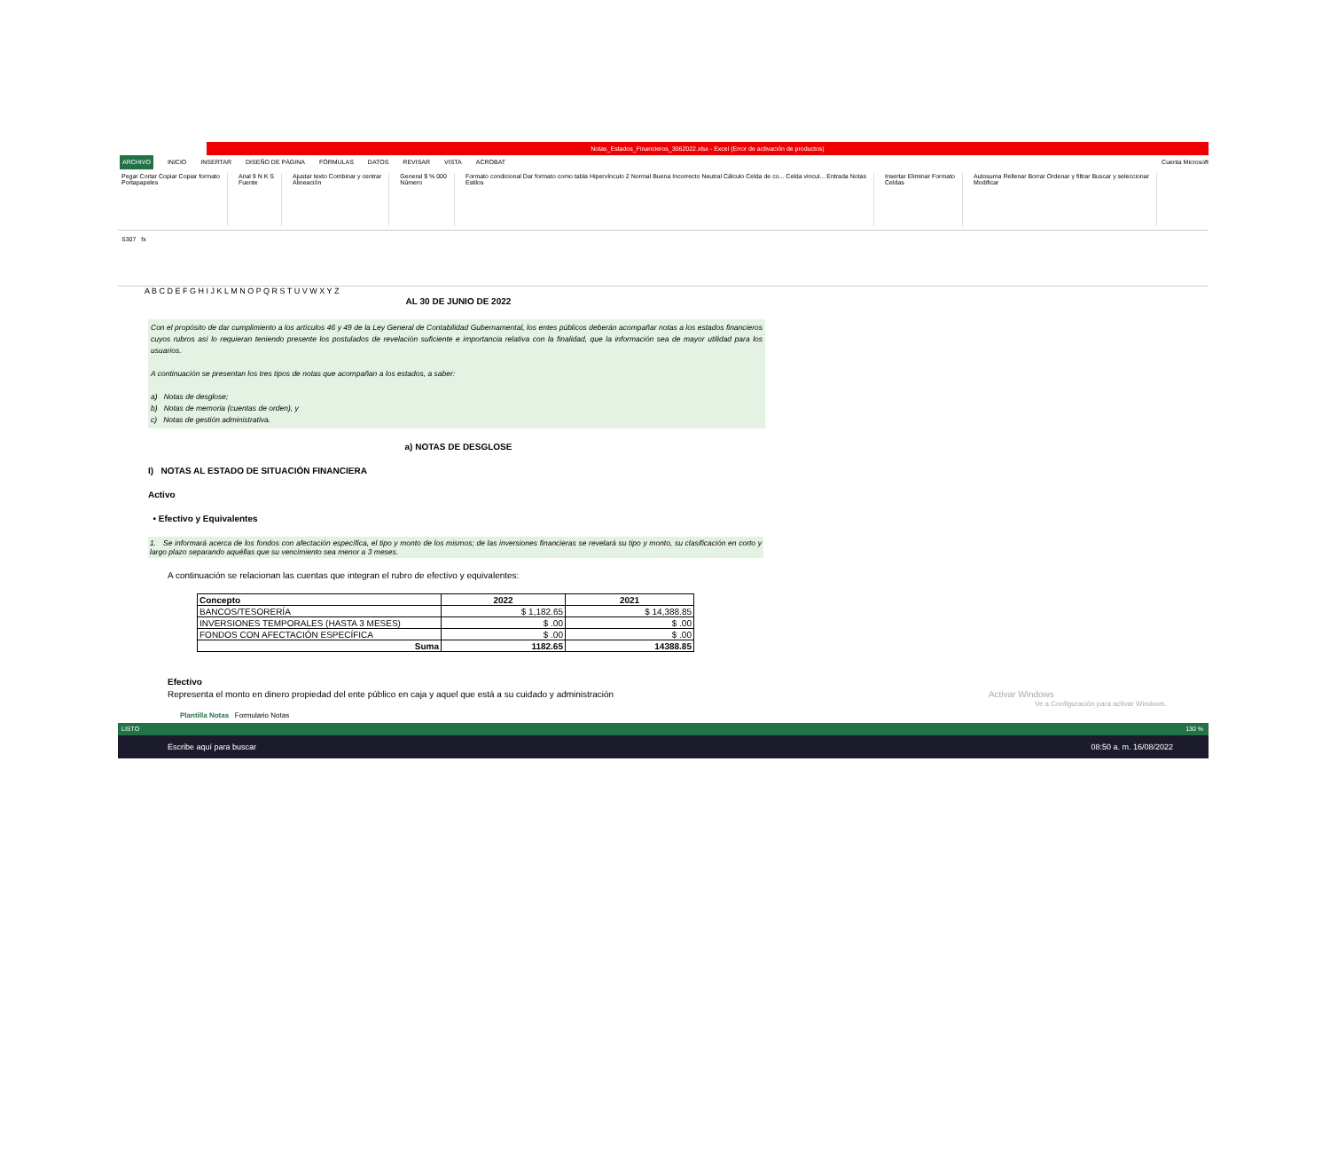Notas_Estados_Financieros_3062022.xlsx - Excel (Error de activación de productos)
ARCHIVO INICIO INSERTAR DISEÑO DE PÁGINA FÓRMULAS DATOS REVISAR VISTA ACROBAT Cuenta Microsoft
Pegar Cortar Copiar Copiar formato
Portapapeles
Arial 9 N K S
Fuente
Ajustar texto Combinar y centrar
Alineación
General $ % 000
Número
Formato condicional Dar formato como tabla Hipervínculo 2 Normal Buena Incorrecto Neutral Cálculo Celda de co... Celda vincul... Entrada Notas
Estilos
Insertar Eliminar Formato
Celdas
Autosuma Rellenar Borrar Ordenar y filtrar Buscar y seleccionar
Modificar
S307 fx
A B C D E F G H I J K L M N O P Q R S T U V W X Y Z
AL 30 DE JUNIO DE 2022
Con el propósito de dar cumplimiento a los artículos 46 y 49 de la Ley General de Contabilidad Gubernamental, los entes públicos deberán acompañar notas a los estados financieros cuyos rubros así lo requieran teniendo presente los postulados de revelación suficiente e importancia relativa con la finalidad, que la información sea de mayor utilidad para los usuarios.
A continuación se presentan los tres tipos de notas que acompañan a los estados, a saber:
a) Notas de desglose;
b) Notas de memoria (cuentas de orden), y
c) Notas de gestión administrativa.
a) NOTAS DE DESGLOSE
I) NOTAS AL ESTADO DE SITUACIÓN FINANCIERA
Activo
• Efectivo y Equivalentes
1. Se informará acerca de los fondos con afectación específica, el tipo y monto de los mismos; de las inversiones financieras se revelará su tipo y monto, su clasificación en corto y largo plazo separando aquéllas que su vencimiento sea menor a 3 meses.
A continuación se relacionan las cuentas que integran el rubro de efectivo y equivalentes:
| Concepto | 2022 | 2021 |
| --- | --- | --- |
| BANCOS/TESORERÍA | $ 1,182.65 | $ 14,388.85 |
| INVERSIONES TEMPORALES (HASTA 3 MESES) | $ .00 | $ .00 |
| FONDOS CON AFECTACIÓN ESPECÍFICA | $ .00 | $ .00 |
| Suma | 1182.65 | 14388.85 |
Efectivo
Representa el monto en dinero propiedad del ente público en caja y aquel que está a su cuidado y administración Activar Windows
Ve a Configuración para activar Windows.
Plantilla Notas Formulario Notas
LISTO 130 %
Escribe aquí para buscar 08:50 a. m. 16/08/2022